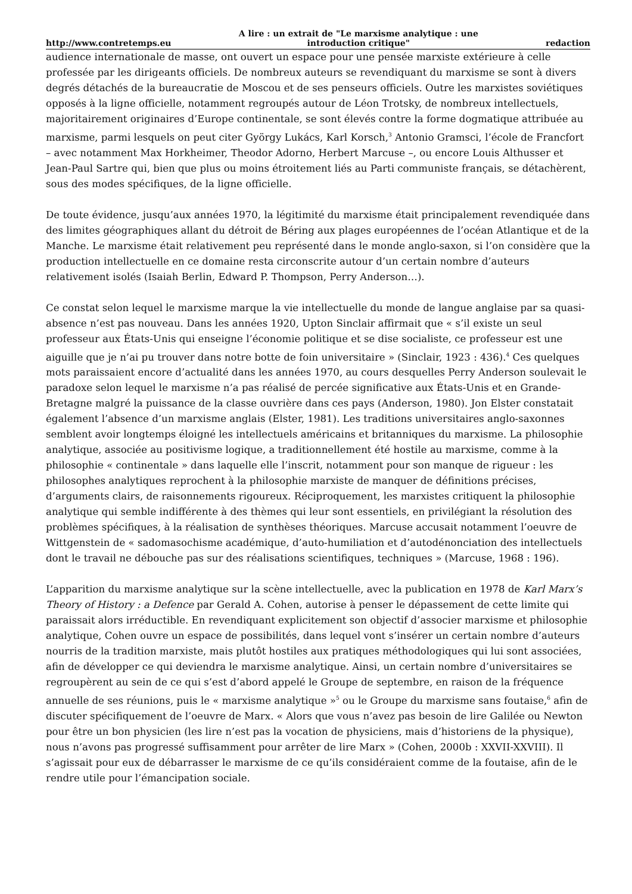http://www.contretemps.eu A lire : un extrait de "Le marxisme analytique : une
introduction critique" redaction
audience internationale de masse, ont ouvert un espace pour une pensée marxiste extérieure à celle professée par les dirigeants officiels. De nombreux auteurs se revendiquant du marxisme se sont à divers degrés détachés de la bureaucratie de Moscou et de ses penseurs officiels. Outre les marxistes soviétiques opposés à la ligne officielle, notamment regroupés autour de Léon Trotsky, de nombreux intellectuels, majoritairement originaires d’Europe continentale, se sont élevés contre la forme dogmatique attribuée au marxisme, parmi lesquels on peut citer György Lukács, Karl Korsch,<sup>3</sup> Antonio Gramsci, l’école de Francfort – avec notamment Max Horkheimer, Theodor Adorno, Herbert Marcuse –, ou encore Louis Althusser et Jean-Paul Sartre qui, bien que plus ou moins étroitement liés au Parti communiste français, se détachèrent, sous des modes spécifiques, de la ligne officielle.
De toute évidence, jusqu’aux années 1970, la légitimité du marxisme était principalement revendiquée dans des limites géographiques allant du détroit de Béring aux plages européennes de l’océan Atlantique et de la Manche. Le marxisme était relativement peu représenté dans le monde anglo-saxon, si l’on considère que la production intellectuelle en ce domaine resta circonscrite autour d’un certain nombre d’auteurs relativement isolés (Isaiah Berlin, Edward P. Thompson, Perry Anderson…).
Ce constat selon lequel le marxisme marque la vie intellectuelle du monde de langue anglaise par sa quasi-absence n’est pas nouveau. Dans les années 1920, Upton Sinclair affirmait que « s’il existe un seul professeur aux États-Unis qui enseigne l’économie politique et se dise socialiste, ce professeur est une aiguille que je n’ai pu trouver dans notre botte de foin universitaire » (Sinclair, 1923 : 436).<sup>4</sup> Ces quelques mots paraissaient encore d’actualité dans les années 1970, au cours desquelles Perry Anderson soulevait le paradoxe selon lequel le marxisme n’a pas réalisé de percée significative aux États-Unis et en Grande-Bretagne malgré la puissance de la classe ouvrière dans ces pays (Anderson, 1980). Jon Elster constatait également l’absence d’un marxisme anglais (Elster, 1981). Les traditions universitaires anglo-saxonnes semblent avoir longtemps éloigné les intellectuels américains et britanniques du marxisme. La philosophie analytique, associée au positivisme logique, a traditionnellement été hostile au marxisme, comme à la philosophie « continentale » dans laquelle elle l’inscrit, notamment pour son manque de rigueur : les philosophes analytiques reprochent à la philosophie marxiste de manquer de définitions précises, d’arguments clairs, de raisonnements rigoureux. Réciproquement, les marxistes critiquent la philosophie analytique qui semble indifférente à des thèmes qui leur sont essentiels, en privilégiant la résolution des problèmes spécifiques, à la réalisation de synthèses théoriques. Marcuse accusait notamment l’oeuvre de Wittgenstein de « sadomasochisme académique, d’auto-humiliation et d’autodénonciation des intellectuels dont le travail ne débouche pas sur des réalisations scientifiques, techniques » (Marcuse, 1968 : 196).
L’apparition du marxisme analytique sur la scène intellectuelle, avec la publication en 1978 de Karl Marx’s Theory of History : a Defence par Gerald A. Cohen, autorise à penser le dépassement de cette limite qui paraissait alors irréductible. En revendiquant explicitement son objectif d’associer marxisme et philosophie analytique, Cohen ouvre un espace de possibilités, dans lequel vont s’insérer un certain nombre d’auteurs nourris de la tradition marxiste, mais plutôt hostiles aux pratiques méthodologiques qui lui sont associées, afin de développer ce qui deviendra le marxisme analytique. Ainsi, un certain nombre d’universitaires se regroupèrent au sein de ce qui s’est d’abord appelé le Groupe de septembre, en raison de la fréquence annuelle de ses réunions, puis le « marxisme analytique »<sup>5</sup> ou le Groupe du marxisme sans foutaise,<sup>6</sup> afin de discuter spécifiquement de l’oeuvre de Marx. « Alors que vous n’avez pas besoin de lire Galilée ou Newton pour être un bon physicien (les lire n’est pas la vocation de physiciens, mais d’historiens de la physique), nous n’avons pas progressé suffisamment pour arrêter de lire Marx » (Cohen, 2000b : XXVII-XXVIII). Il s’agissait pour eux de débarrasser le marxisme de ce qu’ils considéraient comme de la foutaise, afin de le rendre utile pour l’émancipation sociale.